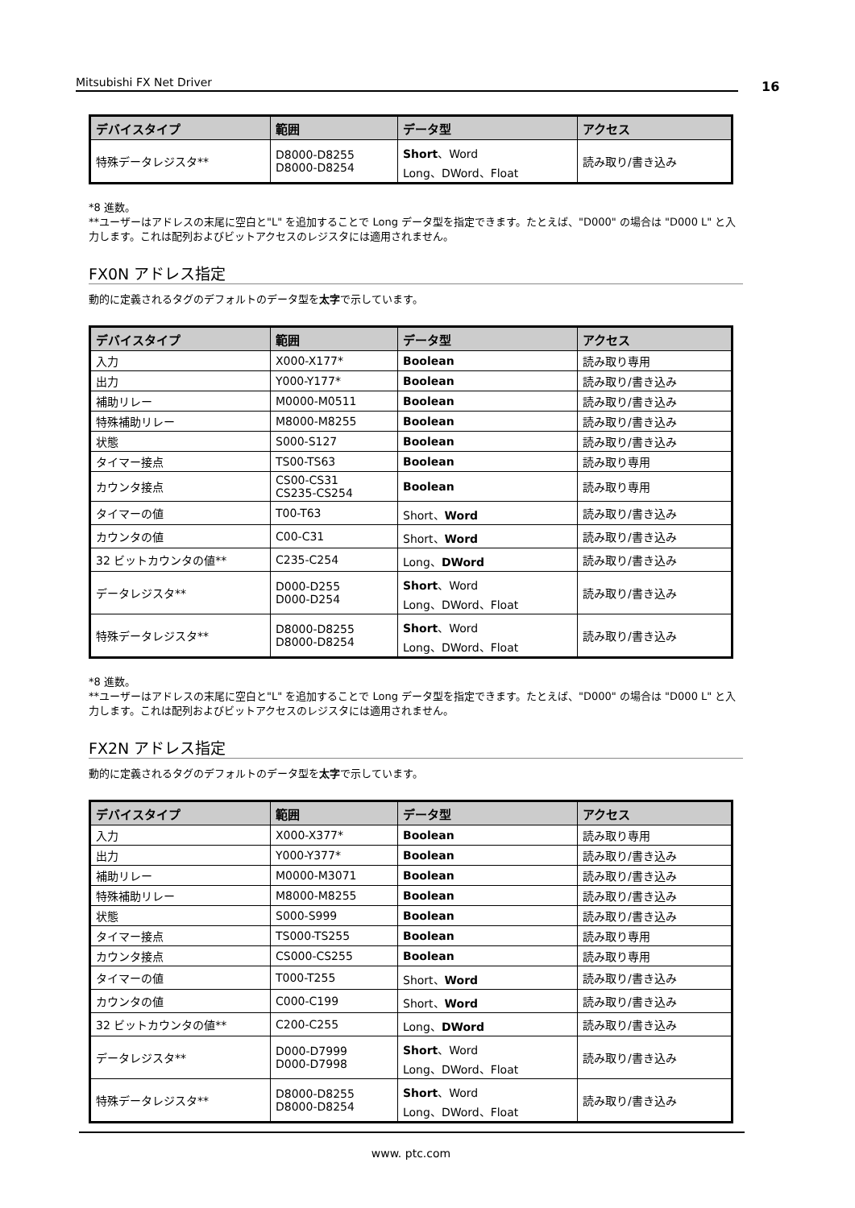Mitsubishi FX Net Driver 16
| デバイスタイプ | 範囲 | データ型 | アクセス |
| --- | --- | --- | --- |
| 特殊データレジスタ** | D8000-D8255 D8000-D8254 | Short 、Word Long、DWord、Float | 読み取り/書き込み |
*8 進数。
**ユーザーはアドレスの末尾に空白と"L" を追加することで Long データ型を指定できます。たとえば、"D000" の場合は "D000 L" と入力します。これは配列およびビットアクセスのレジスタには適用されません。
FX0N アドレス指定
動的に定義されるタグのデフォルトのデータ型を太字で示しています。
| デバイスタイプ | 範囲 | データ型 | アクセス |
| --- | --- | --- | --- |
| 入力 | X000-X177* | Boolean | 読み取り専用 |
| 出力 | Y000-Y177* | Boolean | 読み取り/書き込み |
| 補助リレー | M0000-M0511 | Boolean | 読み取り/書き込み |
| 特殊補助リレー | M8000-M8255 | Boolean | 読み取り/書き込み |
| 状態 | S000-S127 | Boolean | 読み取り/書き込み |
| タイマー接点 | TS00-TS63 | Boolean | 読み取り専用 |
| カウンタ接点 | CS00-CS31 CS235-CS254 | Boolean | 読み取り専用 |
| タイマーの値 | T00-T63 | Short、 Word | 読み取り/書き込み |
| カウンタの値 | C00-C31 | Short、 Word | 読み取り/書き込み |
| 32 ビットカウンタの値** | C235-C254 | Long、 DWord | 読み取り/書き込み |
| データレジスタ** | D000-D255 D000-D254 | Short 、Word Long、DWord、Float | 読み取り/書き込み |
| 特殊データレジスタ** | D8000-D8255 D8000-D8254 | Short 、Word Long、DWord、Float | 読み取り/書き込み |
*8 進数。
**ユーザーはアドレスの末尾に空白と"L" を追加することで Long データ型を指定できます。たとえば、"D000" の場合は "D000 L" と入力します。これは配列およびビットアクセスのレジスタには適用されません。
FX2N アドレス指定
動的に定義されるタグのデフォルトのデータ型を太字で示しています。
| デバイスタイプ | 範囲 | データ型 | アクセス |
| --- | --- | --- | --- |
| 入力 | X000-X377* | Boolean | 読み取り専用 |
| 出力 | Y000-Y377* | Boolean | 読み取り/書き込み |
| 補助リレー | M0000-M3071 | Boolean | 読み取り/書き込み |
| 特殊補助リレー | M8000-M8255 | Boolean | 読み取り/書き込み |
| 状態 | S000-S999 | Boolean | 読み取り/書き込み |
| タイマー接点 | TS000-TS255 | Boolean | 読み取り専用 |
| カウンタ接点 | CS000-CS255 | Boolean | 読み取り専用 |
| タイマーの値 | T000-T255 | Short、 Word | 読み取り/書き込み |
| カウンタの値 | C000-C199 | Short、 Word | 読み取り/書き込み |
| 32 ビットカウンタの値** | C200-C255 | Long、 DWord | 読み取り/書き込み |
| データレジスタ** | D000-D7999 D000-D7998 | Short 、Word Long、DWord、Float | 読み取り/書き込み |
| 特殊データレジスタ** | D8000-D8255 D8000-D8254 | Short 、Word Long、DWord、Float | 読み取り/書き込み |
www. ptc.com